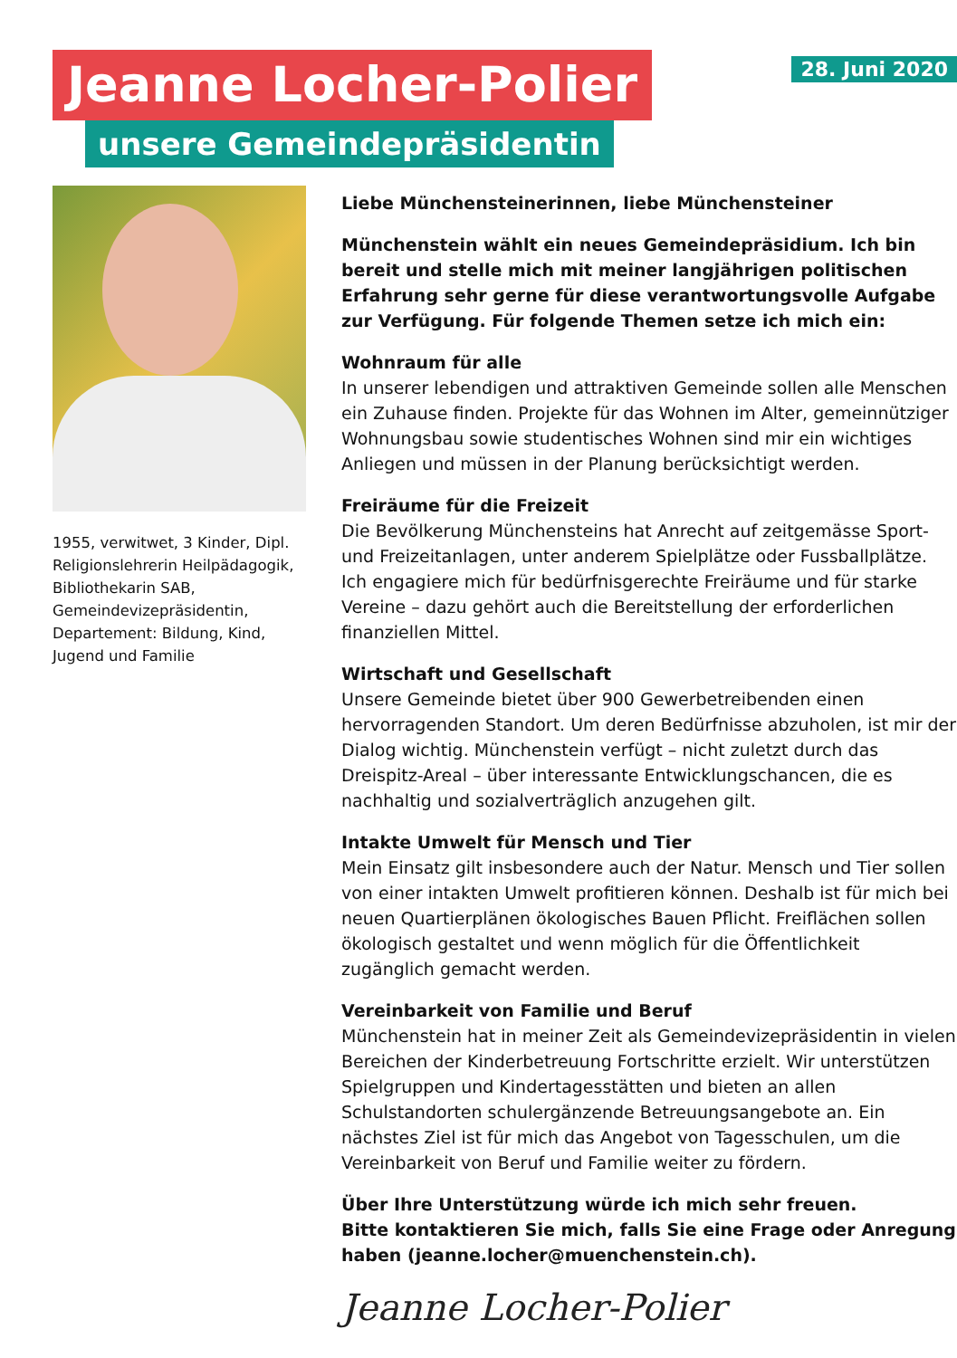Jeanne Locher-Polier
unsere Gemeindepräsidentin
28. Juni 2020
1955, verwitwet, 3 Kinder, Dipl. Religionslehrerin Heil­pädagogik, Bibliothekarin SAB, Gemeindevizepräsidentin, Departement: Bildung, Kind, Jugend und Familie
Liebe Münchensteinerinnen, liebe Münchensteiner
Münchenstein wählt ein neues Gemeindepräsidium. Ich bin bereit und stelle mich mit meiner langjährigen politischen Erfahrung sehr gerne für diese verantwortungsvolle Aufgabe zur Verfügung. Für folgende Themen setze ich mich ein:
Wohnraum für alle
In unserer lebendigen und attraktiven Gemeinde sollen alle Menschen ein Zuhause finden. Projekte für das Wohnen im Alter, gemeinnütziger Wohnungsbau sowie studentisches Wohnen sind mir ein wichtiges Anliegen und müssen in der Planung berücksichtigt werden.
Freiräume für die Freizeit
Die Bevölkerung Münchensteins hat Anrecht auf zeitgemässe Sport- und Freizeitanlagen, unter anderem Spielplätze oder Fussballplätze. Ich engagiere mich für bedürfnisgerechte Freiräume und für starke Vereine – dazu gehört auch die Bereitstellung der erforderlichen finanziellen Mittel.
Wirtschaft und Gesellschaft
Unsere Gemeinde bietet über 900 Gewerbetreibenden einen hervorragenden Standort. Um deren Bedürfnisse abzuholen, ist mir der Dialog wichtig. Münchenstein verfügt – nicht zuletzt durch das Dreispitz-Areal – über interessante Entwicklungschancen, die es nachhaltig und sozialverträglich anzugehen gilt.
Intakte Umwelt für Mensch und Tier
Mein Einsatz gilt insbesondere auch der Natur. Mensch und Tier sollen von einer intakten Umwelt profitieren können. Deshalb ist für mich bei neuen Quartierplänen ökologisches Bauen Pflicht. Freiflächen sollen ökologisch gestaltet und wenn möglich für die Öffentlichkeit zugänglich gemacht werden.
Vereinbarkeit von Familie und Beruf
Münchenstein hat in meiner Zeit als Gemeindevizepräsidentin in vielen Bereichen der Kinderbetreuung Fortschritte erzielt. Wir unterstützen Spielgruppen und Kindertagesstätten und bieten an allen Schulstandorten schulergänzende Betreuungsangebote an. Ein nächstes Ziel ist für mich das Angebot von Tagesschulen, um die Vereinbarkeit von Beruf und Familie weiter zu fördern.
Über Ihre Unterstützung würde ich mich sehr freuen.
Bitte kontaktieren Sie mich, falls Sie eine Frage oder Anregung haben (jeanne.locher@muenchenstein.ch).
Jeanne Locher-Polier